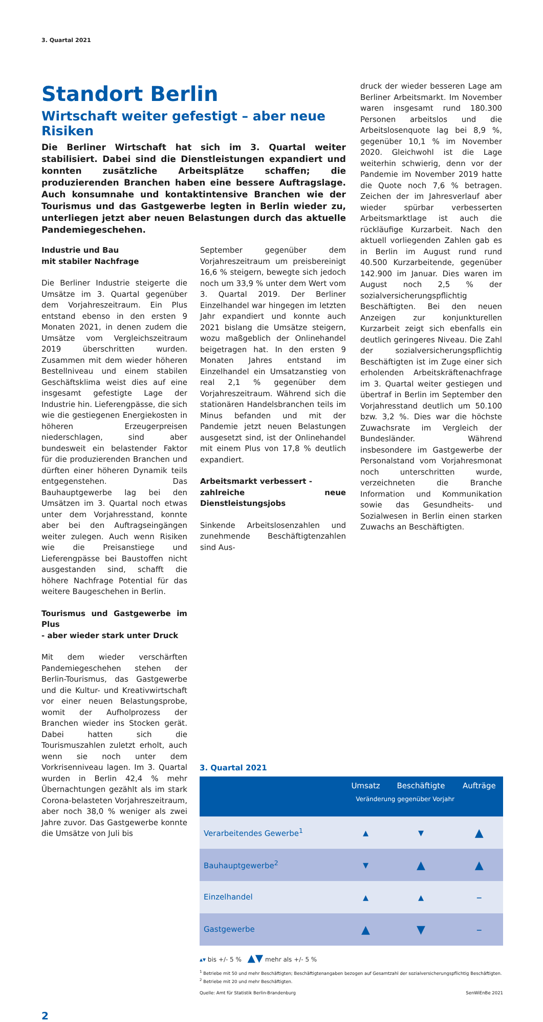3. Quartal 2021
Standort Berlin
Wirtschaft weiter gefestigt – aber neue Risiken
Die Berliner Wirtschaft hat sich im 3. Quartal weiter stabilisiert. Dabei sind die Dienstleistungen expandiert und konnten zusätzliche Arbeitsplätze schaffen; die produzierenden Branchen haben eine bessere Auftragslage. Auch konsumnahe und kontaktintensive Branchen wie der Tourismus und das Gastgewerbe legten in Berlin wieder zu, unterliegen jetzt aber neuen Belastungen durch das aktuelle Pandemiegeschehen.
Industrie und Bau
mit stabiler Nachfrage
Die Berliner Industrie steigerte die Umsätze im 3. Quartal gegenüber dem Vorjahreszeitraum. Ein Plus entstand ebenso in den ersten 9 Monaten 2021, in denen zudem die Umsätze vom Vergleichszeitraum 2019 überschritten wurden. Zusammen mit dem wieder höheren Bestellniveau und einem stabilen Geschäftsklima weist dies auf eine insgesamt gefestigte Lage der Industrie hin. Lieferengpässe, die sich wie die gestiegenen Energiekosten in höheren Erzeugerpreisen niederschlagen, sind aber bundesweit ein belastender Faktor für die produzierenden Branchen und dürften einer höheren Dynamik teils entgegenstehen. Das Bauhauptgewerbe lag bei den Umsätzen im 3. Quartal noch etwas unter dem Vorjahresstand, konnte aber bei den Auftragseingängen weiter zulegen. Auch wenn Risiken wie die Preisanstiege und Lieferengpässe bei Baustoffen nicht ausgestanden sind, schafft die höhere Nachfrage Potential für das weitere Baugeschehen in Berlin.
Tourismus und Gastgewerbe im Plus
- aber wieder stark unter Druck
Mit dem wieder verschärften Pandemiegeschehen stehen der Berlin-Tourismus, das Gastgewerbe und die Kultur- und Kreativwirtschaft vor einer neuen Belastungsprobe, womit der Aufholprozess der Branchen wieder ins Stocken gerät. Dabei hatten sich die Tourismuszahlen zuletzt erholt, auch wenn sie noch unter dem Vorkrisenniveau lagen. Im 3. Quartal wurden in Berlin 42,4 % mehr Übernachtungen gezählt als im stark Corona-belasteten Vorjahreszeitraum, aber noch 38,0 % weniger als zwei Jahre zuvor. Das Gastgewerbe konnte die Umsätze von Juli bis
September gegenüber dem Vorjahreszeitraum um preisbereinigt 16,6 % steigern, bewegte sich jedoch noch um 33,9 % unter dem Wert vom 3. Quartal 2019. Der Berliner Einzelhandel war hingegen im letzten Jahr expandiert und konnte auch 2021 bislang die Umsätze steigern, wozu maßgeblich der Onlinehandel beigetragen hat. In den ersten 9 Monaten Jahres entstand im Einzelhandel ein Umsatzanstieg von real 2,1 % gegenüber dem Vorjahreszeitraum. Während sich die stationären Handelsbranchen teils im Minus befanden und mit der Pandemie jetzt neuen Belastungen ausgesetzt sind, ist der Onlinehandel mit einem Plus von 17,8 % deutlich expandiert.
Arbeitsmarkt verbessert -
zahlreiche neue Dienstleistungsjobs
Sinkende Arbeitslosenzahlen und zunehmende Beschäftigtenzahlen sind Aus-
druck der wieder besseren Lage am Berliner Arbeitsmarkt. Im November waren insgesamt rund 180.300 Personen arbeitslos und die Arbeitslosenquote lag bei 8,9 %, gegenüber 10,1 % im November 2020. Gleichwohl ist die Lage weiterhin schwierig, denn vor der Pandemie im November 2019 hatte die Quote noch 7,6 % betragen. Zeichen der im Jahresverlauf aber wieder spürbar verbesserten Arbeitsmarktlage ist auch die rückläufige Kurzarbeit. Nach den aktuell vorliegenden Zahlen gab es in Berlin im August rund rund 40.500 Kurzarbeitende, gegenüber 142.900 im Januar. Dies waren im August noch 2,5 % der sozialversicherungspflichtig Beschäftigten. Bei den neuen Anzeigen zur konjunkturellen Kurzarbeit zeigt sich ebenfalls ein deutlich geringeres Niveau. Die Zahl der sozialversicherungspflichtig Beschäftigten ist im Zuge einer sich erholenden Arbeitskräftenachfrage im 3. Quartal weiter gestiegen und übertraf in Berlin im September den Vorjahresstand deutlich um 50.100 bzw. 3,2 %. Dies war die höchste Zuwachsrate im Vergleich der Bundesländer. Während insbesondere im Gastgewerbe der Personalstand vom Vorjahresmonat noch unterschritten wurde, verzeichneten die Branche Information und Kommunikation sowie das Gesundheits- und Sozialwesen in Berlin einen starken Zuwachs an Beschäftigten.
3. Quartal 2021
| | Umsatz | Beschäftigte | Aufträge |
| --- | --- | --- | --- |
| Veränderung gegenüber Vorjahr | | | |
| Verarbeitendes Gewerbe<sup>1</sup> | ▴ | ▾ | ▲ |
| Bauhauptgewerbe<sup>2</sup> | ▾ | ▲ | ▲ |
| Einzelhandel | ▴ | ▴ | – |
| Gastgewerbe | ▲ | ▼ | – |
▴▾ bis +/- 5 % ▲▼ mehr als +/- 5 %
<sup>1</sup> Betriebe mit 50 und mehr Beschäftigten; Beschäftigtenangaben bezogen auf Gesamtzahl der sozialversicherungspflichtig Beschäftigten.
<sup>2</sup> Betriebe mit 20 und mehr Beschäftigten.
Quelle: Amt für Statistik Berlin-Brandenburg SenWiEnBe 2021
2